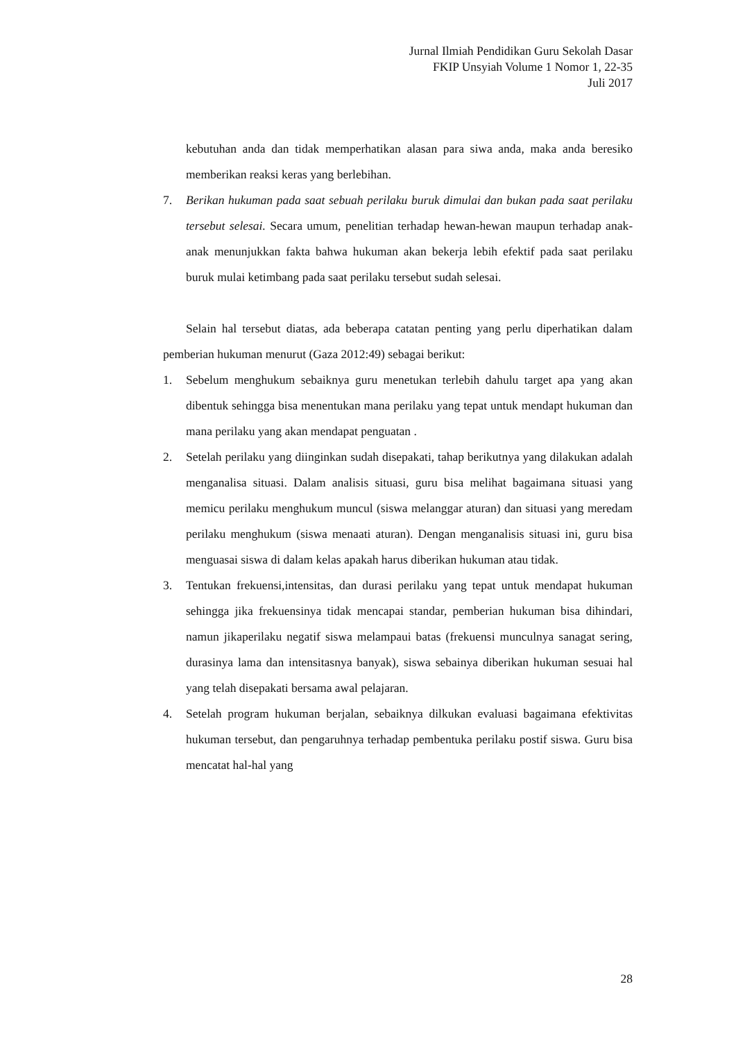Jurnal Ilmiah Pendidikan Guru Sekolah Dasar
FKIP Unsyiah Volume 1 Nomor 1, 22-35
Juli 2017
kebutuhan anda dan tidak memperhatikan alasan para siwa anda, maka anda beresiko memberikan reaksi keras yang berlebihan.
7. Berikan hukuman pada saat sebuah perilaku buruk dimulai dan bukan pada saat perilaku tersebut selesai. Secara umum, penelitian terhadap hewan-hewan maupun terhadap anak-anak menunjukkan fakta bahwa hukuman akan bekerja lebih efektif pada saat perilaku buruk mulai ketimbang pada saat perilaku tersebut sudah selesai.
Selain hal tersebut diatas, ada beberapa catatan penting yang perlu diperhatikan dalam pemberian hukuman menurut (Gaza 2012:49) sebagai berikut:
1. Sebelum menghukum sebaiknya guru menetukan terlebih dahulu target apa yang akan dibentuk sehingga bisa menentukan mana perilaku yang tepat untuk mendapt hukuman dan mana perilaku yang akan mendapat penguatan .
2. Setelah perilaku yang diinginkan sudah disepakati, tahap berikutnya yang dilakukan adalah menganalisa situasi. Dalam analisis situasi, guru bisa melihat bagaimana situasi yang memicu perilaku menghukum muncul (siswa melanggar aturan) dan situasi yang meredam perilaku menghukum (siswa menaati aturan). Dengan menganalisis situasi ini, guru bisa menguasai siswa di dalam kelas apakah harus diberikan hukuman atau tidak.
3. Tentukan frekuensi,intensitas, dan durasi perilaku yang tepat untuk mendapat hukuman sehingga jika frekuensinya tidak mencapai standar, pemberian hukuman bisa dihindari, namun jikaperilaku negatif siswa melampaui batas (frekuensi munculnya sanagat sering, durasinya lama dan intensitasnya banyak), siswa sebainya diberikan hukuman sesuai hal yang telah disepakati bersama awal pelajaran.
4. Setelah program hukuman berjalan, sebaiknya dilkukan evaluasi bagaimana efektivitas hukuman tersebut, dan pengaruhnya terhadap pembentuka perilaku postif siswa. Guru bisa mencatat hal-hal yang
28